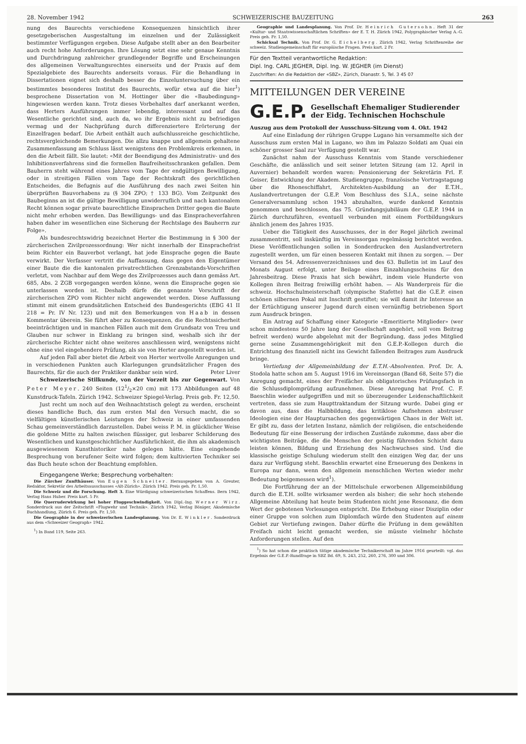28. November 1942 SCHWEIZERISCHE BAUZEITUNG 263
nung des Baurechts verschiedene Konsequenzen hinsichtlich ihrer gesetzgeberischen Ausgestaltung im einzelnen und der Zulässigkeit bestimmter Verfügungen ergeben. Diese Aufgabe stellt aber an den Bearbeiter auch recht hohe Anforderungen. Ihre Lösung setzt eine sehr genaue Kenntnis und Durchdringung zahlreicher grundlegender Begriffe und Erscheinungen des allgemeinen Verwaltungsrechtes einerseits und der Praxis auf dem Spezialgebiete des Baurechts anderseits voraus. Für die Behandlung in Dissertationen eignet sich deshalb besser die Einzeluntersuchung über ein bestimmtes besonderes Institut des Baurechts, wofür etwa auf die hier<sup>1</sup>) besprochene Dissertation von M. Hottinger über die «Baubedingung» hingewiesen werden kann. Trotz dieses Vorbehaltes darf anerkannt werden, dass Herters Ausführungen immer lebendig, interessant und auf das Wesentliche gerichtet sind, auch da, wo ihr Ergebnis nicht zu befriedigen vermag und der Nachprüfung durch differenziertere Erörterung der Einzelfragen bedarf. Die Arbeit enthält auch aufschlussreiche geschichtliche, rechtsvergleichende Bemerkungen. Die allzu knappe und allgemein gehaltene Zusammenfassung am Schluss lässt wenigstens den Problemkreis erkennen, in den die Arbeit fällt. Sie lautet: «Mit der Beendigung des Administrativ- und des Inhibitionsverfahrens sind die formellen Baufreiheitsschranken gefallen. Dem Bauherrn steht während eines Jahres vom Tage der endgültigen Bewilligung, oder in streitigen Fällen vom Tage der Rechtskraft des gerichtlichen Entscheides, die Befugnis auf die Ausführung des nach zwei Seiten hin überprüften Bauvorhabens zu (§ 304 ZPO; † 133 BG). Vom Zeitpunkt des Baubeginns an ist die gültige Bewilligung unwiderruflich und nach kantonalem Recht können sogar private baurechtliche Einsprachen Dritter gegen die Baute nicht mehr erhoben werden. Das Bewilligungs- und das Einspracheverfahren haben daher im wesentlichen eine Sicherung der Rechtslage des Bauherrn zur Folge».
Als bundesrechtswidrig bezeichnet Herter die Bestimmung in § 300 der zürcherischen Zivilprozessordnung: Wer nicht innerhalb der Einsprachefrist beim Richter ein Bauverbot verlangt, hat jede Einsprache gegen die Baute verwirkt. Der Verfasser vertritt die Auffassung, dass gegen den Eigentümer einer Baute die die kantonalen privatrechtlichen Grenzabstands-Vorschriften verletzt, vom Nachbar auf dem Wege des Zivilprozesses auch dann gemäss Art. 685, Abs. 2 ZGB vorgegangen werden könne, wenn die Einsprache gegen sie unterlassen worden ist. Deshalb dürfe die genannte Vorschrift der zürcherischen ZPO vom Richter nicht angewendet werden. Diese Auffassung stimmt mit einem grundsätzlichen Entscheid des Bundesgerichts (EBG 41 II 218 = Pr. IV Nr. 123) und mit den Bemerkungen von Haab in dessen Kommentar überein. Sie führt aber zu Konsequenzen, die die Rechtssicherheit beeinträchtigen und in manchen Fällen auch mit dem Grundsatz von Treu und Glauben nur schwer in Einklang zu bringen sind, weshalb sich ihr der zürcherische Richter nicht ohne weiteres anschliessen wird, wenigstens nicht ohne eine viel eingehendere Prüfung, als sie von Herter angestellt worden ist.
Auf jeden Fall aber bietet die Arbeit von Herter wertvolle Anregungen und in verschiedenen Punkten auch Klarlegungen grundsätzlicher Fragen des Baurechts, für die auch der Praktiker dankbar sein wird. Peter Liver
Schweizerische Stilkunde, von der Vorzeit bis zur Gegenwart. Von Peter Meyer. 240 Seiten (121/2×20 cm) mit 173 Abbildungen auf 48 Kunstdruck-Tafeln. Zürich 1942. Schweizer Spiegel-Verlag. Preis geb. Fr. 12,50.
Just recht um noch auf den Weihnachtstisch gelegt zu werden, erscheint dieses handliche Buch, das zum ersten Mal den Versuch macht, die so vielfältigen künstlerischen Leistungen der Schweiz in einer umfassenden Schau gemeinverständlich darzustellen. Dabei weiss P. M. in glücklicher Weise die goldene Mitte zu halten zwischen flüssiger, gut lesbarer Schilderung des Wesentlichen und kunstgeschichtlicher Ausführlichkeit, die ihm als akademisch ausgewiesenem Kunsthistoriker nahe gelegen hätte. Eine eingehende Besprechung von berufener Seite wird folgen; dem kultivierten Techniker sei das Buch heute schon der Beachtung empfohlen.
Eingegangene Werke; Besprechung vorbehalten:
Die Zürcher Zunfthäuser. Von Eugen Schneiter. Herausgegeben von A. Greuter, Redaktor, Sekretär des Arbeitsausschusses «Alt-Zürich». Zürich 1942. Preis geh. Fr. 1,50.
Die Schweiz und die Forschung. Heft 3. Eine Würdigung schweizerischen Schaffens. Bern 1942, Verlag Hans Huber. Preis kart. 5 Fr.
Die Querruderwirkung bei hoher Fluggeschwindigkeit. Von Dipl.-Ing. Werner Wirz. Sonderdruck aus der Zeitschrift «Flugwehr und Technik». Zürich 1942, Verlag Böniger, Akademische Buchhandlung, Zürich 6. Preis geh. Fr. 1,50.
Die Geographie in der schweizerischen Landesplanung. Von Dr. E. Winkler. Sonderdruck aus dem «Schweizer Geograph» 1942.
<sup>1</sup>) In Band 119, Seite 263.
Geographie und Landesplanung. Von Prof. Dr. Heinrich Gutersohn. Heft 31 der «Kultur- und Staatswissenschaftlichen Schriften» der E. T. H. Zürich 1942, Polygraphischer Verlag A.-G. Preis geh. Fr. 1,50.
Schicksal Technik. Von Prof. Dr. G. Eichelberg. Zürich 1942, Verlag Schriftenreihe der schweiz. Studiengemeinschaft für europäische Fragen. Preis kart. 2 Fr.
Für den Textteil verantwortliche Redaktion:
Dipl. Ing. CARL JEGHER, Dipl. Ing. W. JEGHER (im Dienst)
Zuschriften: An die Redaktion der «SBZ», Zürich, Dianastr. 5, Tel. 3 45 07
MITTEILUNGEN DER VEREINE
G.E.P.
Gesellschaft Ehemaliger Studierender
der Eidg. Technischen Hochschule
Auszug aus dem Protokoll der Ausschuss-Sitzung vom 4. Okt. 1942
Auf eine Einladung der rührigen Gruppe Lugano hin versammelte sich der Ausschuss zum ersten Mal in Lugano, wo ihm im Palazzo Soldati am Quai ein schöner grosser Saal zur Verfügung gestellt war.
Zunächst nahm der Ausschuss Kenntnis vom Stande verschiedener Geschäfte, die anlässlich und seit seiner letzten Sitzung (am 12. April in Auvernier) behandelt worden waren: Pensionierung der Sekretärin Frl. F. Geiser, Entwicklung der Akadem. Studiengruppe, französische Vortragstagung über die Rhoneschiffahrt, Architekten-Ausbildung an der E.T.H., Auslandvertretungen der G.E.P. Vom Beschluss des S.I.A., seine nächste Generalversammlung schon 1943 abzuhalten, wurde dankend Kenntnis genommen und beschlossen, das 75. Gründungsjubiläum der G.E.P. 1944 in Zürich durchzuführen, eventuell verbunden mit einem Fortbildungskurs ähnlich jenem des Jahres 1935.
Ueber die Tätigkeit des Ausschusses, der in der Regel jährlich zweimal zusammentritt, soll inskünftig im Vereinsorgan regelmässig berichtet werden. Diese Veröffentlichungen sollen in Sonderdrucken den Auslandvertretern zugestellt werden, um für einen besseren Kontakt mit ihnen zu sorgen. — Der Versand des 54. Adressenverzeichnisses und des 63. Bulletin ist im Lauf des Monats August erfolgt, unter Beilage eines Einzahlungsscheins für den Jahresbeitrag. Diese Praxis hat sich bewährt, indem viele Hunderte von Kollegen ihren Beitrag freiwillig erhöht haben. — Als Wanderpreis für die schweiz. Hochschulmeisterschaft (olympische Stafette) hat die G.E.P. einen schönen silbernen Pokal mit Inschrift gestiftet; sie will damit ihr Interesse an der Ertüchtigung unserer Jugend durch einen vernünftig betriebenen Sport zum Ausdruck bringen.
Ein Antrag auf Schaffung einer Kategorie «Emeritierte Mitglieder» (wer schon mindestens 50 Jahre lang der Gesellschaft angehört, soll vom Beitrag befreit werden) wurde abgelehnt mit der Begründung, dass jedes Mitglied gerne seine Zusammengehörigkeit mit den G.E.P.-Kollegen durch die Entrichtung des finanziell nicht ins Gewicht fallenden Beitrages zum Ausdruck bringe.
Vertiefung der Allgemeinbildung der E.T.H.-Absolventen. Prof. Dr. A. Stodola hatte schon am 5. August 1916 im Vereinsorgan (Band 68, Seite 57) die Anregung gemacht, eines der Freifächer als obligatorisches Prüfungsfach in die Schlussdiplomprüfung aufzunehmen. Diese Anregung hat Prof. C. F. Baeschlin wieder aufgegriffen und mit so überzeugender Leidenschaftlichkeit vertreten, dass sie zum Haupttraktandum der Sitzung wurde. Dabei ging er davon aus, dass die Halbbildung, das kritiklose Aufnehmen abstruser Ideologien eine der Hauptursachen des gegenwärtigen Chaos in der Welt ist. Er gibt zu, dass der letzten Instanz, nämlich der religiösen, die entscheidende Bedeutung für eine Besserung der irdischen Zustände zukomme, dass aber die wichtigsten Beiträge, die die Menschen der geistig führenden Schicht dazu leisten können, Bildung und Erziehung des Nachwuchses sind. Und die klassische geistige Schulung wiederum stellt den einzigen Weg dar, der uns dazu zur Verfügung steht. Baeschlin erwartet eine Erneuerung des Denkens in Europa nur dann, wenn den allgemein menschlichen Werten wieder mehr Bedeutung beigemessen wird<sup>1</sup>).
Die Fortführung der an der Mittelschule erworbenen Allgemeinbildung durch die E.T.H. sollte wirksamer werden als bisher; die sehr hoch stehende Allgemeine Abteilung hat heute beim Studenten nicht jene Resonanz, die dem Wert der gebotenen Vorlesungen entspricht. Die Erhebung einer Disziplin oder einer Gruppe von solchen zum Diplomfach würde den Studenten auf einem Gebiet zur Vertiefung zwingen. Daher dürfte die Prüfung in dem gewählten Freifach nicht leicht gemacht werden, sie müsste vielmehr höchste Anforderungen stellen. Auf den
<sup>1</sup>) So hat schon die praktisch tätige akademische Technikerschaft im Jahre 1916 geurteilt: vgl. das Ergebnis der G.E.P.-Rundfrage in SBZ Bd. 69, S. 243, 252, 260, 276, 300 und 306.